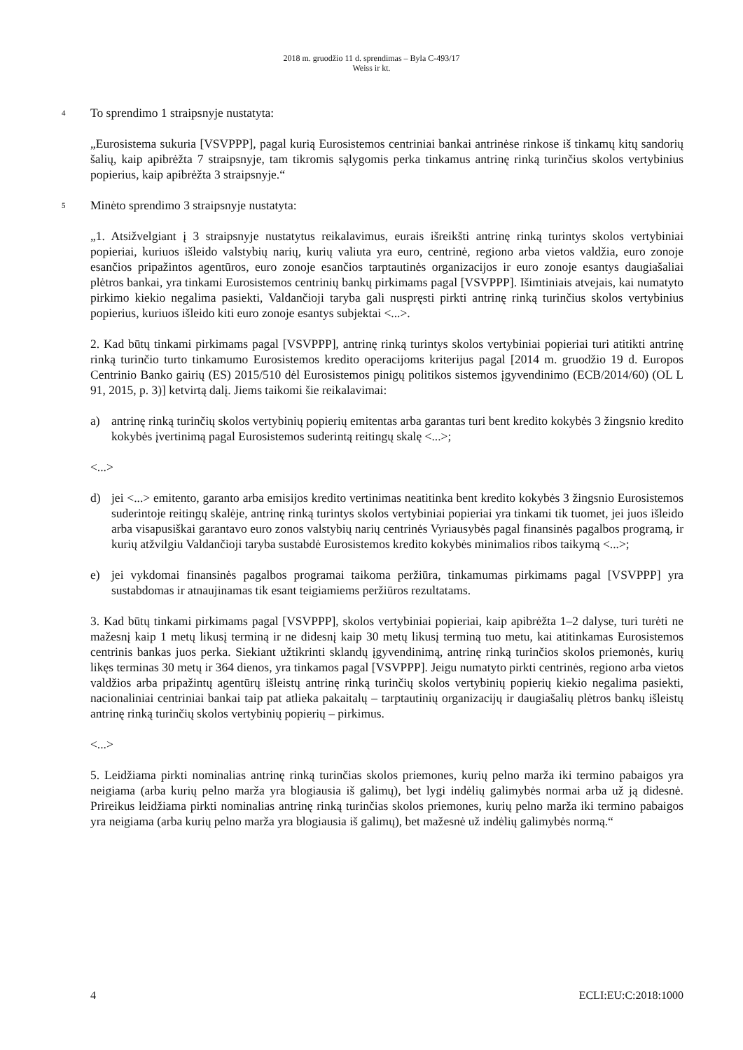2018 m. gruodžio 11 d. sprendimas – Byla C-493/17
Weiss ir kt.
4
To sprendimo 1 straipsnyje nustatyta:
„Eurosistema sukuria [VSVPPP], pagal kurią Eurosistemos centriniai bankai antrinėse rinkose iš tinkamų kitų sandorių šalių, kaip apibrėžta 7 straipsnyje, tam tikromis sąlygomis perka tinkamus antrinę rinką turinčius skolos vertybinius popierius, kaip apibrėžta 3 straipsnyje.“
5
Minėto sprendimo 3 straipsnyje nustatyta:
„1. Atsižvelgiant į 3 straipsnyje nustatytus reikalavimus, eurais išreikšti antrinę rinką turintys skolos vertybiniai popieriai, kuriuos išleido valstybių narių, kurių valiuta yra euro, centrinė, regiono arba vietos valdžia, euro zonoje esančios pripažintos agentūros, euro zonoje esančios tarptautinės organizacijos ir euro zonoje esantys daugiašaliai plėtros bankai, yra tinkami Eurosistemos centrinių bankų pirkimams pagal [VSVPPP]. Išimtiniais atvejais, kai numatyto pirkimo kiekio negalima pasiekti, Valdančioji taryba gali nuspręsti pirkti antrinę rinką turinčius skolos vertybinius popierius, kuriuos išleido kiti euro zonoje esantys subjektai <...>.
2. Kad būtų tinkami pirkimams pagal [VSVPPP], antrinę rinką turintys skolos vertybiniai popieriai turi atitikti antrinę rinką turinčio turto tinkamumo Eurosistemos kredito operacijoms kriterijus pagal [2014 m. gruodžio 19 d. Europos Centrinio Banko gairių (ES) 2015/510 dėl Eurosistemos pinigų politikos sistemos įgyvendinimo (ECB/2014/60) (OL L 91, 2015, p. 3)] ketvirtą dalį. Jiems taikomi šie reikalavimai:
a) antrinę rinką turinčių skolos vertybinių popierių emitentas arba garantas turi bent kredito kokybės 3 žingsnio kredito kokybės įvertinimą pagal Eurosistemos suderintą reitingų skalę <...>;
<...>
d) jei <...> emitento, garanto arba emisijos kredito vertinimas neatitinka bent kredito kokybės 3 žingsnio Eurosistemos suderintoje reitingų skalėje, antrinę rinką turintys skolos vertybiniai popieriai yra tinkami tik tuomet, jei juos išleido arba visapusiškai garantavo euro zonos valstybių narių centrinės Vyriausybės pagal finansinės pagalbos programą, ir kurių atžvilgiu Valdančioji taryba sustabdė Eurosistemos kredito kokybės minimalios ribos taikymą <...>;
e) jei vykdomai finansinės pagalbos programai taikoma peržiūra, tinkamumas pirkimams pagal [VSVPPP] yra sustabdomas ir atnaujinamas tik esant teigiamiems peržiūros rezultatams.
3. Kad būtų tinkami pirkimams pagal [VSVPPP], skolos vertybiniai popieriai, kaip apibrėžta 1–2 dalyse, turi turėti ne mažesnį kaip 1 metų likusį terminą ir ne didesnį kaip 30 metų likusį terminą tuo metu, kai atitinkamas Eurosistemos centrinis bankas juos perka. Siekiant užtikrinti sklandų įgyvendinimą, antrinę rinką turinčios skolos priemonės, kurių likęs terminas 30 metų ir 364 dienos, yra tinkamos pagal [VSVPPP]. Jeigu numatyto pirkti centrinės, regiono arba vietos valdžios arba pripažintų agentūrų išleistų antrinę rinką turinčių skolos vertybinių popierių kiekio negalima pasiekti, nacionaliniai centriniai bankai taip pat atlieka pakaitalų – tarptautinių organizacijų ir daugiašalių plėtros bankų išleistų antrinę rinką turinčių skolos vertybinių popierių – pirkimus.
<...>
5. Leidžiama pirkti nominalias antrinę rinką turinčias skolos priemones, kurių pelno marža iki termino pabaigos yra neigiama (arba kurių pelno marža yra blogiausia iš galimų), bet lygi indėlių galimybės normai arba už ją didesnė. Prireikus leidžiama pirkti nominalias antrinę rinką turinčias skolos priemones, kurių pelno marža iki termino pabaigos yra neigiama (arba kurių pelno marža yra blogiausia iš galimų), bet mažesnė už indėlių galimybės normą.“
4 ECLI:EU:C:2018:1000